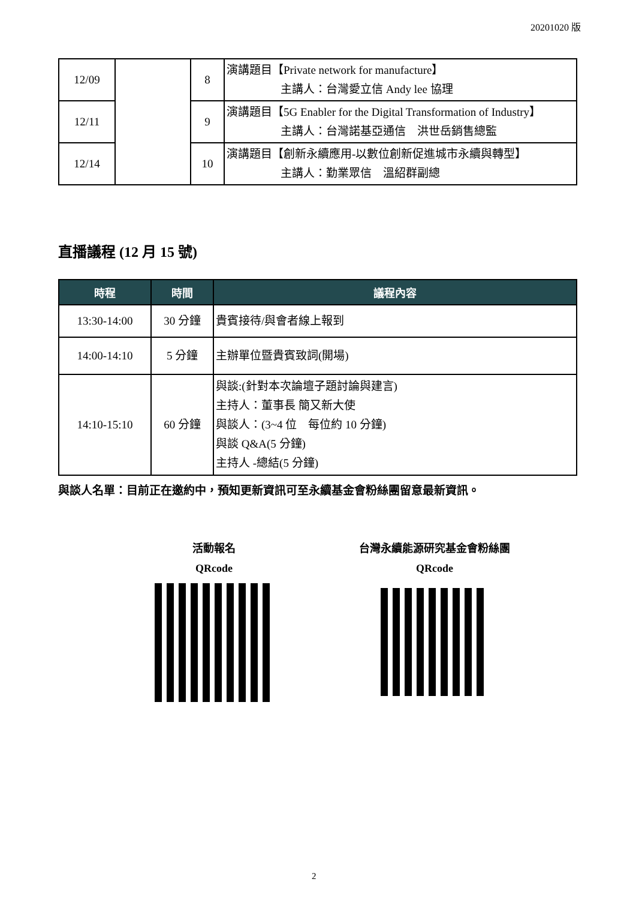20201020 版
| 12/09 | | 8 | 演講題目【Private network for manufacture】 主講人：台灣愛立信 Andy lee 協理 |
| | | 9 | 演講題目【5G Enabler for the Digital Transformation of Industry】 主講人：台灣諾基亞通信 洪世岳銷售總監 |
| 12/11 | | | |
| 12/14 | | 10 | 演講題目【創新永續應用-以數位創新促進城市永續與轉型】 主講人：勤業眾信 溫紹群副總 |
直播議程 (12 月 15 號)
| 時程 | 時間 | 議程內容 |
| --- | --- | --- |
| 13:30-14:00 | 30 分鐘 | 貴賓接待/與會者線上報到 |
| 14:00-14:10 | 5 分鐘 | 主辦單位暨貴賓致詞(開場) |
| 14:10-15:10 | 60 分鐘 | 與談:(針對本次論壇子題討論與建言) 主持人：董事長 簡又新大使 與談人：(3~4 位 每位約 10 分鐘) 與談 Q&A(5 分鐘) 主持人 -總結(5 分鐘) |
與談人名單：目前正在邀約中，預知更新資訊可至永續基金會粉絲團留意最新資訊。
活動報名
QRcode
台灣永續能源研究基金會粉絲團
QRcode
2